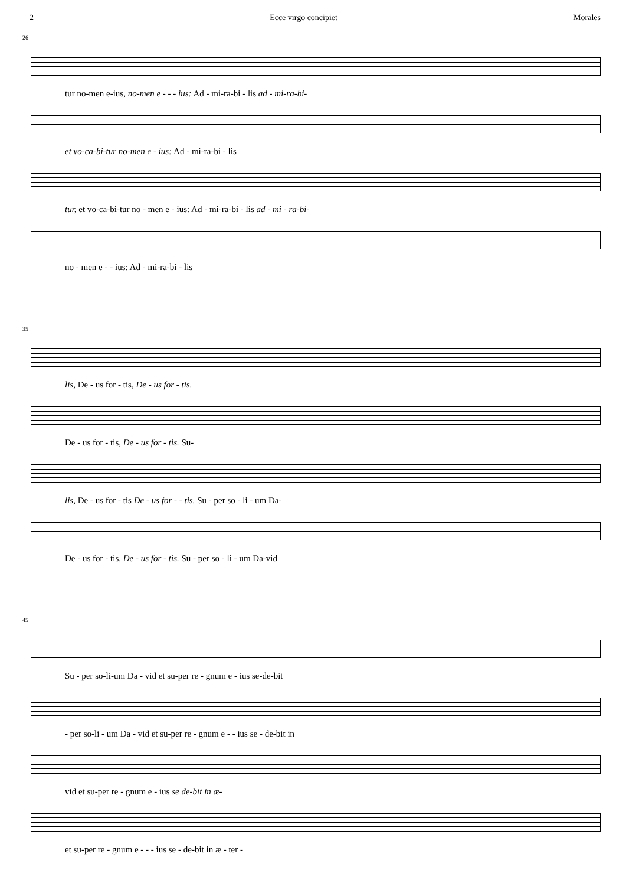2 Ecce virgo concipiet Morales
26
tur no-men e-ius, no-men e - - - ius: Ad - mi-ra-bi - lis ad - mi-ra-bi-
et vo-ca-bi-tur no-men e - ius: Ad - mi-ra-bi - lis
tur, et vo-ca-bi-tur no - men e - ius: Ad - mi-ra-bi - lis ad - mi - ra-bi-
no - men e - - ius: Ad - mi-ra-bi - lis
35
lis, De - us for - tis, De - us for - tis.
De - us for - tis, De - us for - tis. Su-
lis, De - us for - tis De - us for - - tis. Su - per so - li - um Da-
De - us for - tis, De - us for - tis. Su - per so - li - um Da-vid
45
Su - per so-li-um Da - vid et su-per re - gnum e - ius se-de-bit
- per so-li - um Da - vid et su-per re - gnum e - - ius se - de-bit in
vid et su-per re - gnum e - ius se de-bit in æ-
et su-per re - gnum e - - - ius se - de-bit in æ - ter -